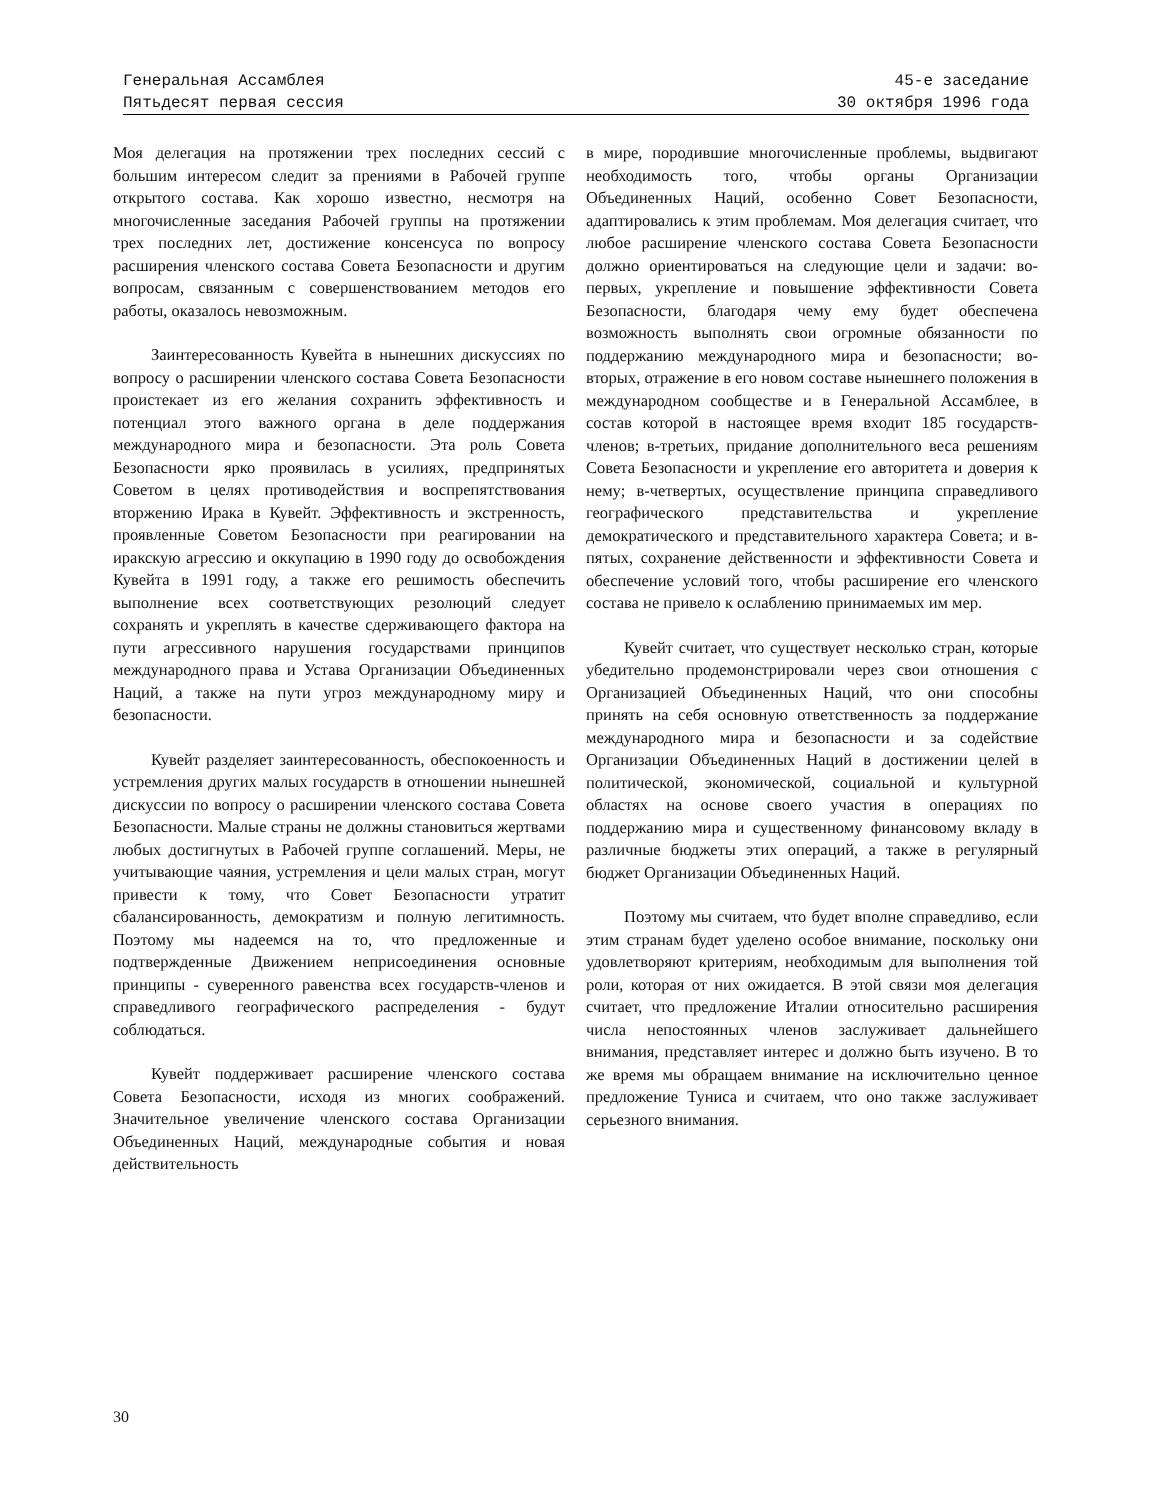Генеральная Ассамблея
Пятьдесят первая сессия
45-е заседание
30 октября 1996 года
Моя делегация на протяжении трех последних сессий с большим интересом следит за прениями в Рабочей группе открытого состава. Как хорошо известно, несмотря на многочисленные заседания Рабочей группы на протяжении трех последних лет, достижение консенсуса по вопросу расширения членского состава Совета Безопасности и другим вопросам, связанным с совершенствованием методов его работы, оказалось невозможным.
Заинтересованность Кувейта в нынешних дискуссиях по вопросу о расширении членского состава Совета Безопасности проистекает из его желания сохранить эффективность и потенциал этого важного органа в деле поддержания международного мира и безопасности. Эта роль Совета Безопасности ярко проявилась в усилиях, предпринятых Советом в целях противодействия и воспрепятствования вторжению Ирака в Кувейт. Эффективность и экстренность, проявленные Советом Безопасности при реагировании на иракскую агрессию и оккупацию в 1990 году до освобождения Кувейта в 1991 году, а также его решимость обеспечить выполнение всех соответствующих резолюций следует сохранять и укреплять в качестве сдерживающего фактора на пути агрессивного нарушения государствами принципов международного права и Устава Организации Объединенных Наций, а также на пути угроз международному миру и безопасности.
Кувейт разделяет заинтересованность, обеспокоенность и устремления других малых государств в отношении нынешней дискуссии по вопросу о расширении членского состава Совета Безопасности. Малые страны не должны становиться жертвами любых достигнутых в Рабочей группе соглашений. Меры, не учитывающие чаяния, устремления и цели малых стран, могут привести к тому, что Совет Безопасности утратит сбалансированность, демократизм и полную легитимность. Поэтому мы надеемся на то, что предложенные и подтвержденные Движением неприсоединения основные принципы - суверенного равенства всех государств-членов и справедливого географического распределения - будут соблюдаться.
Кувейт поддерживает расширение членского состава Совета Безопасности, исходя из многих соображений. Значительное увеличение членского состава Организации Объединенных Наций, международные события и новая действительность
в мире, породившие многочисленные проблемы, выдвигают необходимость того, чтобы органы Организации Объединенных Наций, особенно Совет Безопасности, адаптировались к этим проблемам. Моя делегация считает, что любое расширение членского состава Совета Безопасности должно ориентироваться на следующие цели и задачи: во-первых, укрепление и повышение эффективности Совета Безопасности, благодаря чему ему будет обеспечена возможность выполнять свои огромные обязанности по поддержанию международного мира и безопасности; во-вторых, отражение в его новом составе нынешнего положения в международном сообществе и в Генеральной Ассамблее, в состав которой в настоящее время входит 185 государств-членов; в-третьих, придание дополнительного веса решениям Совета Безопасности и укрепление его авторитета и доверия к нему; в-четвертых, осуществление принципа справедливого географического представительства и укрепление демократического и представительного характера Совета; и в-пятых, сохранение действенности и эффективности Совета и обеспечение условий того, чтобы расширение его членского состава не привело к ослаблению принимаемых им мер.
Кувейт считает, что существует несколько стран, которые убедительно продемонстрировали через свои отношения с Организацией Объединенных Наций, что они способны принять на себя основную ответственность за поддержание международного мира и безопасности и за содействие Организации Объединенных Наций в достижении целей в политической, экономической, социальной и культурной областях на основе своего участия в операциях по поддержанию мира и существенному финансовому вкладу в различные бюджеты этих операций, а также в регулярный бюджет Организации Объединенных Наций.
Поэтому мы считаем, что будет вполне справедливо, если этим странам будет уделено особое внимание, поскольку они удовлетворяют критериям, необходимым для выполнения той роли, которая от них ожидается. В этой связи моя делегация считает, что предложение Италии относительно расширения числа непостоянных членов заслуживает дальнейшего внимания, представляет интерес и должно быть изучено. В то же время мы обращаем внимание на исключительно ценное предложение Туниса и считаем, что оно также заслуживает серьезного внимания.
30